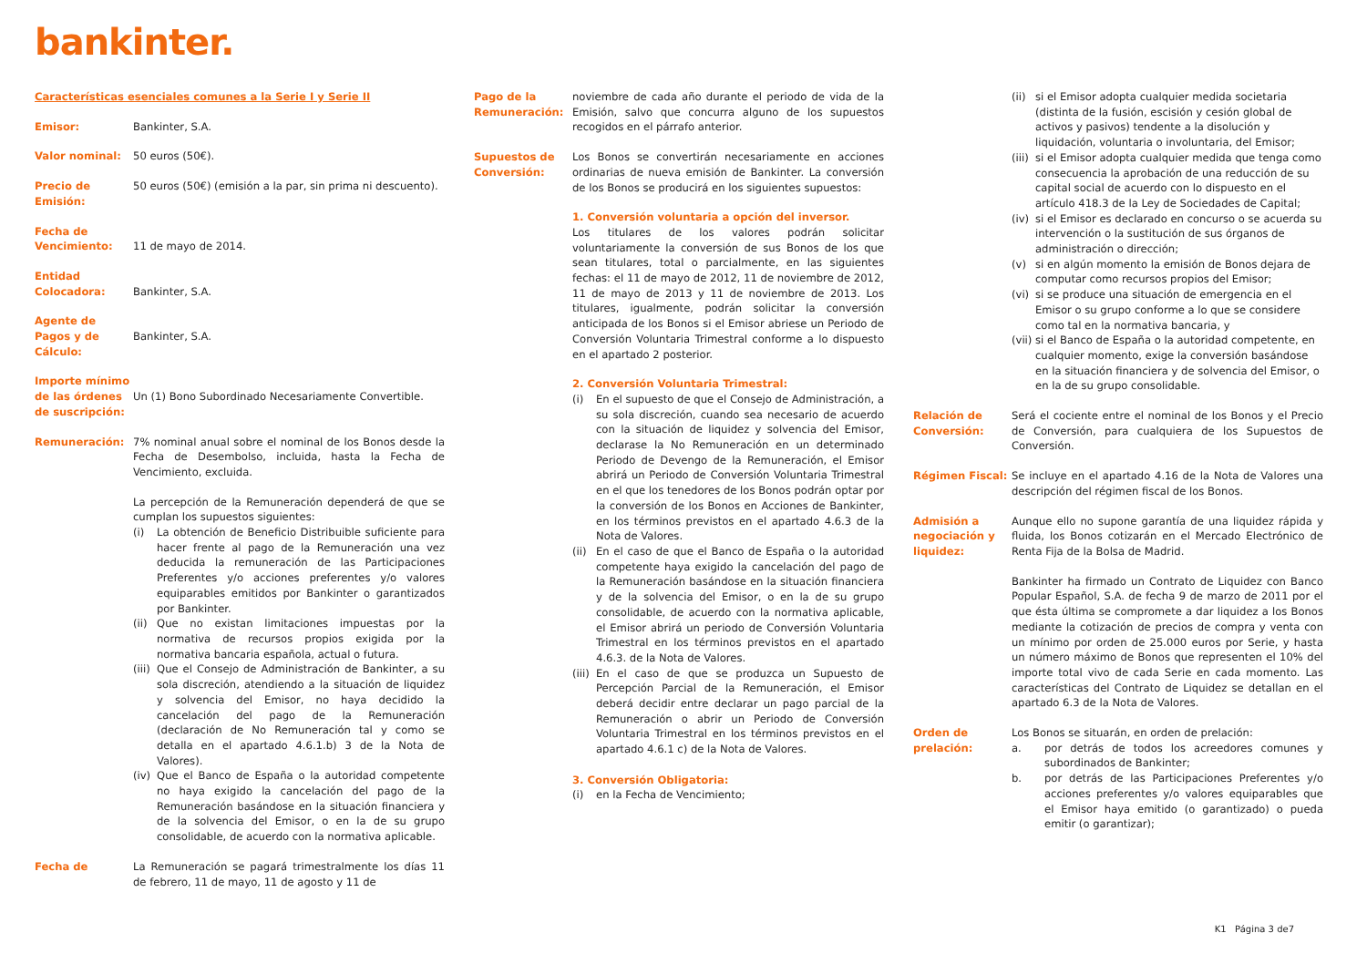bankinter.
Características esenciales comunes a la Serie I y Serie II
Emisor: Bankinter, S.A.
Valor nominal: 50 euros (50€).
Precio de Emisión:
50 euros (50€) (emisión a la par, sin prima ni descuento).
Fecha de Vencimiento:
11 de mayo de 2014.
Entidad Colocadora:
Bankinter, S.A.
Agente de Pagos y de Cálculo:
Bankinter, S.A.
Importe mínimo de las órdenes de suscripción:
Un (1) Bono Subordinado Necesariamente Convertible.
Remuneración: 7% nominal anual sobre el nominal de los Bonos desde la Fecha de Desembolso, incluida, hasta la Fecha de Vencimiento, excluida.
La percepción de la Remuneración dependerá de que se cumplan los supuestos siguientes:
(i) La obtención de Beneficio Distribuible suficiente para hacer frente al pago de la Remuneración una vez deducida la remuneración de las Participaciones Preferentes y/o acciones preferentes y/o valores equiparables emitidos por Bankinter o garantizados por Bankinter.
(ii) Que no existan limitaciones impuestas por la normativa de recursos propios exigida por la normativa bancaria española, actual o futura.
(iii) Que el Consejo de Administración de Bankinter, a su sola discreción, atendiendo a la situación de liquidez y solvencia del Emisor, no haya decidido la cancelación del pago de la Remuneración (declaración de No Remuneración tal y como se detalla en el apartado 4.6.1.b) 3 de la Nota de Valores).
(iv) Que el Banco de España o la autoridad competente no haya exigido la cancelación del pago de la Remuneración basándose en la situación financiera y de la solvencia del Emisor, o en la de su grupo consolidable, de acuerdo con la normativa aplicable.
Fecha de La Remuneración se pagará trimestralmente los días 11 de febrero, 11 de mayo, 11 de agosto y 11 de
Pago de la Remuneración:
noviembre de cada año durante el periodo de vida de la Emisión, salvo que concurra alguno de los supuestos recogidos en el párrafo anterior.
Supuestos de Conversión:
Los Bonos se convertirán necesariamente en acciones ordinarias de nueva emisión de Bankinter. La conversión de los Bonos se producirá en los siguientes supuestos:
1. Conversión voluntaria a opción del inversor.
Los titulares de los valores podrán solicitar voluntariamente la conversión de sus Bonos de los que sean titulares, total o parcialmente, en las siguientes fechas: el 11 de mayo de 2012, 11 de noviembre de 2012, 11 de mayo de 2013 y 11 de noviembre de 2013. Los titulares, igualmente, podrán solicitar la conversión anticipada de los Bonos si el Emisor abriese un Periodo de Conversión Voluntaria Trimestral conforme a lo dispuesto en el apartado 2 posterior.
2. Conversión Voluntaria Trimestral:
(i) En el supuesto de que el Consejo de Administración, a su sola discreción, cuando sea necesario de acuerdo con la situación de liquidez y solvencia del Emisor, declarase la No Remuneración en un determinado Periodo de Devengo de la Remuneración, el Emisor abrirá un Periodo de Conversión Voluntaria Trimestral en el que los tenedores de los Bonos podrán optar por la conversión de los Bonos en Acciones de Bankinter, en los términos previstos en el apartado 4.6.3 de la Nota de Valores.
(ii) En el caso de que el Banco de España o la autoridad competente haya exigido la cancelación del pago de la Remuneración basándose en la situación financiera y de la solvencia del Emisor, o en la de su grupo consolidable, de acuerdo con la normativa aplicable, el Emisor abrirá un periodo de Conversión Voluntaria Trimestral en los términos previstos en el apartado 4.6.3. de la Nota de Valores.
(iii) En el caso de que se produzca un Supuesto de Percepción Parcial de la Remuneración, el Emisor deberá decidir entre declarar un pago parcial de la Remuneración o abrir un Periodo de Conversión Voluntaria Trimestral en los términos previstos en el apartado 4.6.1 c) de la Nota de Valores.
3. Conversión Obligatoria:
(i) en la Fecha de Vencimiento;
(ii) si el Emisor adopta cualquier medida societaria (distinta de la fusión, escisión y cesión global de activos y pasivos) tendente a la disolución y liquidación, voluntaria o involuntaria, del Emisor;
(iii) si el Emisor adopta cualquier medida que tenga como consecuencia la aprobación de una reducción de su capital social de acuerdo con lo dispuesto en el artículo 418.3 de la Ley de Sociedades de Capital;
(iv) si el Emisor es declarado en concurso o se acuerda su intervención o la sustitución de sus órganos de administración o dirección;
(v) si en algún momento la emisión de Bonos dejara de computar como recursos propios del Emisor;
(vi) si se produce una situación de emergencia en el Emisor o su grupo conforme a lo que se considere como tal en la normativa bancaria, y
(vii) si el Banco de España o la autoridad competente, en cualquier momento, exige la conversión basándose en la situación financiera y de solvencia del Emisor, o en la de su grupo consolidable.
Relación de Conversión:
Será el cociente entre el nominal de los Bonos y el Precio de Conversión, para cualquiera de los Supuestos de Conversión.
Régimen Fiscal: Se incluye en el apartado 4.16 de la Nota de Valores una descripción del régimen fiscal de los Bonos.
Admisión a negociación y liquidez:
Aunque ello no supone garantía de una liquidez rápida y fluida, los Bonos cotizarán en el Mercado Electrónico de Renta Fija de la Bolsa de Madrid.
Bankinter ha firmado un Contrato de Liquidez con Banco Popular Español, S.A. de fecha 9 de marzo de 2011 por el que ésta última se compromete a dar liquidez a los Bonos mediante la cotización de precios de compra y venta con un mínimo por orden de 25.000 euros por Serie, y hasta un número máximo de Bonos que representen el 10% del importe total vivo de cada Serie en cada momento. Las características del Contrato de Liquidez se detallan en el apartado 6.3 de la Nota de Valores.
Orden de prelación:
Los Bonos se situarán, en orden de prelación:
a. por detrás de todos los acreedores comunes y subordinados de Bankinter;
b. por detrás de las Participaciones Preferentes y/o acciones preferentes y/o valores equiparables que el Emisor haya emitido (o garantizado) o pueda emitir (o garantizar);
K1 Página 3 de7